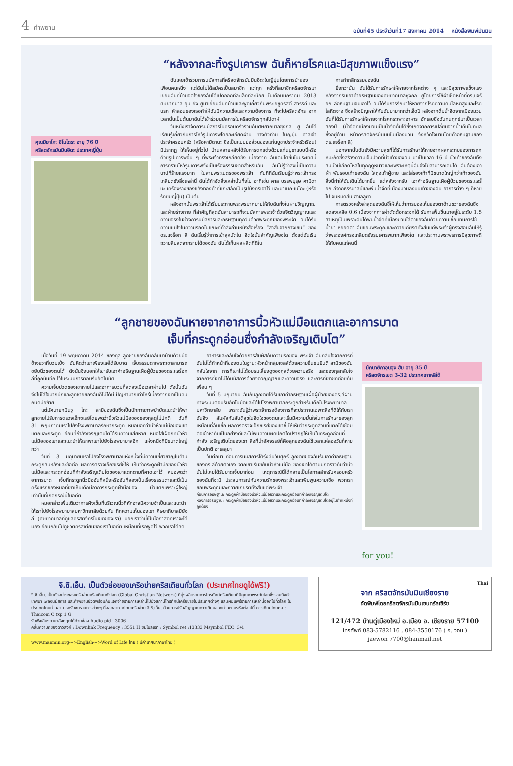4 คำพยาน
ฉบับที่45 ประจำวันที่17 สิงหาคม 2014 หนังสือพิมพ์มันมิน
“หลังจากละทิ้งรูปเคารพ ฉันก็หายโรคและมีสุขภาพแข็งแรง”
คุณมิยาโกะ ชิโมไดระ อายุ 76 ปี
คริสตจักรมันมินอิดะ ประเทศญี่ปุ่น
ฉันเคยเข้าร่วมการนมัสการที่คริสตจักรมันมินอิดะในญี่ปุ่นโดยการนำของเพื่อนคนหนึ่ง แต่ฉันไม่ได้สมัครเป็นสมาชิก แต่ทุก ครั้งที่สมาชิกคริสตจักรมาเยี่ยมฉันที่บ้านจิตใจของฉันได้เปิดออกทีละเล็กทีละน้อย ในเดือนมกราคม 2013 ศิษยาภิบาล อุน ยัง ยูมาเยี่ยมฉันที่บ้านและพูดเกี่ยวกับพระเยซูคริสต์ สวรรค์ และนรก คำสอนของเธอทำให้ฉันมีความเชื่อและความต้องการ ที่จะไปคริสตจักร จากเวลานั้นเป็นต้นมาฉันได้เข้าร่วมนมัสการในคริสตจักรทุกสัปดาห์
วันหนึ่งเราจัดการนมัสการในครอบครัวร่วมกับศิษยาภิบาลซุงกิล ยู ฉันได้เรียนรู้เกี่ยวกับการไหว้รูปเคารพโดยละเอียดผ่าน ทางตัวท่าน ในญี่ปุ่น ศาลเจ้าประจำครอบครัว (หรือคามิดานะ ซึ่งเป็นแบบย่อส่วนของแท่นบูชาประจำครัวเรือน) มีปรากฏ ให้เห็นอยู่ทั่วไป บ้านหลายหลังได้รับการตกแต่งด้วยแท่นบูชาแบบนี้หรือด้วยรูปเคารพอื่น ๆ ที่พระเจ้าทรงเกลียดชัง เนื่องจาก ฉันเติบโตขึ้นในประเทศนี้ การกราบไหว้รูปเคารพจึงเป็นเรื่องธรรมชาติสำหรับฉัน ฉันไม่รู้ว่าสิ่งนี้เป็นความบาปที่ร้ายแรงมาก ในสายพระเนตรของพระเจ้า ทันทีที่ฉันเรียนรู้ว่าพระเจ้าทรงเกลียดชังสิ่งเหล่านี้ ฉันได้กำจัดสิ่งเหล่านั้นทิ้งไป อาทิเช่น ศาล บรรพบุรุษ คามิดานะ เครื่องรางของขลังทองคำที่แกะสลักเป็นรูปมังกรเอาไว้ และมาเนกิ-เนโกะ (หรือรักยมญี่ปุ่น) เป็นต้น
หลังจากนั้นพระเจ้าได้เริ่มประทานพระพรมากมายให้กับฉันทั้งในฝ่ายวิญญาณและฝ่ายร่างกาย ที่สำคัญที่สุดฉันสามารถที่จะนมัสการพระเจ้าด้วยจิตวิญญาณและความจริงในช่วงการนมัสการและอธิษฐานทุกวันด้วยพระคุณของพระเจ้า ฉันได้รับ ความแน่ใจในความรอดในขณะที่กำลังอ่านหนังสือเรื่อง “สาส์นจากกางเขน” ของ ดร.แจร็อก ลี ฉันเริ่มรู้ว่าการเข้าสุหนัตใน จิตใจนั้นสำคัญเพียงใด ตั้งแต่ฉันเริ่มถวายสิบลดจากรายได้ของฉัน ฉันได้เก็บผลผลิตที่ดีใน
การทำกสิกรรมของฉัน
ยิ่งกว่านั้น ฉันได้รับการรักษาให้หายจากโรคต่าง ๆ และมีสุขภาพแข็งแรง หลังจากรับเอาคำอธิษฐานของศิษยาภิบาลซุงกิล ยูโดยการใช้ผ้าเช็ดหน้าที่ดร.แจร็อก ลีอธิษฐานเจิมเอาไว้ ฉันได้รับการรักษาให้หายจากโรคความดันโลหิตสูงและโรคโลหิตจาง ซึ่งสร้างปัญหาให้กับฉันมามากกว่าเจ็ดปี หลังจากดื่มน้ำจืดจากเมืองมวนฉันก็ได้รับการรักษาให้หายจากโรคกระเพาะอาหาร อักเสบซึ่งฉันทนทุกข์มาเป็นเวลาสองปี (น้ำจืดที่เมืองมวนเป็นน้ำจืดดื่มได้ซึ่งเกิดจากการเปลี่ยนจากน้ำเค็มในทะเลซึ่งอยู่ด้าน หน้าคริสตจักรมันมินในเมืองมวน จังหวัดโจนามโดยคำอธิษฐานของดร.แจร็อก ลี)
นอกจากนั้นฉันยังมีความสุขที่ได้รับการรักษาให้หายจากผลกระทบของการถูกหิมะกัดซึ่งสร้างความเจ็บปวดที่นิ้วเท้าของฉัน มาเป็นเวลา 16 ปี นิ้วเท้าของฉันทั้งสิบนิ้วมีเลือดไหลในทุกฤดูหนาวและเพราะเหตุนี้ฉันจึงไม่สามารถเดินได้ ฉันต้องเอาผ้า พันรอบเท้าของฉัน ใส่ถุงเท้าผู้ชาย และใส่รองเท้าที่มีขนาดใหญ่กว่าเท้าของฉัน สิ่งนี้ทำให้ฉันเดินได้ยากขึ้น แต่หลังจากรับ เอาคำอธิษฐานเผื่อผู้ป่วยของดร.แจร็อก ลีจากธรรมาสน์และพ่นน้ำจืดที่เมืองมวนลงบนเท้าของฉัน อาการต่าง ๆ ก็หายไป จนหมดสิ้น ฮาเลลูยา
การตรวจครั้งล่าสุดของฉันชี้ให้เห็นว่าการมองเห็นของตาด้านขวาของฉันซึ่งลดลงเหลือ 0.6 เนื่องจากการผ่าตัดต้อกระจกได้ รับการฟื้นขึ้นมาอยู่ในระดับ 1.5 สาเหตุเป็นเพราะฉันได้พ่นน้ำจืดที่เมืองมวนใส่ตาของฉันด้วยความเชื่อแทนการใช้น้ำยา หยอดตา ฉันขอบพระคุณและถวายเกียรติทั้งสิ้นแด่พระเจ้าผู้ทรงสอนฉันให้รู้ว่าพระองค์ทรงเกลียดชังรูปเคารพมากเพียงใด และประทานพระพรการมีสุขภาพดีให้กับคนแก่คนนี้
“ลูกชายของฉันหายจากอาการนิ้วหัวแม่มือแตกและอาการบาด
เจ็บที่กระดูกอ่อนซึ่งกำลังเจริญเติบโต”
เมื่อวันที่ 19 พฤษภาคม 2014 ซองกุล ลูกชายของฉันกลับมาบ้านด้วยมือข้างขวาที่บวมเป่ง ฉันคิดว่าเขาเพียงแค่ได้รับบาด เจ็บธรรมดาเพราะเขาสามารถขยับนิ้วของตนได้ ดังนั้นจึงบอกให้เขารับเอาคำอธิษฐานเผื่อผู้ป่วยของดร.แจร็อก ลีที่ถูกบันทึก ไว้ในระบบการตอบรับอัตโนมัติ
ความเจ็บปวดของเขาหายไปและอาการบวมก็ลดลงเมื่อเวลาผ่านไป ดังนั้นฉันจึงไม่ใส่ใจมากนักและลูกชายของฉันก็ไม่ได้มี ปัญหามากเท่าไหร่เนื่องจากเขาเป็นคนถนัดมือซ้าย
แต่มัคนายกมินวู โกะ สามีของฉันซึ่งเป็นนักกายภาพบำบัดแนะนำให้พาลูกชายไปรับการตรวจเอ็กซเรย์โดยพูดว่านิ้วหัวแม่มือของซองกุลดูไม่ปกติ วันที่ 31 พฤษภาคมเราไปยังโรงพยาบาลรักษากระดูก หมอบอกว่านิ้วหัวแม่มือของเขาแตกและกระดูก อ่อนที่กำลังเจริญเติบโตได้รับความเสียหาย หมอใส่เฝือกที่นิ้วหัวแม่มือของเขาและแนะนำให้เราพาเขาไปยังโรงพยาบาลอีก แห่งหนึ่งที่มีขนาดใหญ่กว่า
วันที่ 3 มิถุนายนเราไปยังโรงพยาบาลแห่งหนึ่งที่มีความเชี่ยวชาญในด้านกระดูกสันหลังและข้อต่อ ผลการตรวจเอ็กซเรย์ชี้ให้ เห็นว่ากระดูกฝ่ามือของนิ้วหัวแม่มือและกระดูกอ่อนที่กำลังเจริญเติบโตของเขาแตกตามที่คาดเอาไว้ หมอพูดว่าอาการบาด เจ็บที่กระดูกนิ้วมืออันที่หนึ่งหรืออันที่สองเป็นเรื่องธรรมดาและนี่เป็นครั้งแรกของหมอที่เขาเห็นเด็กมีอาการกระดูกฝ่ามือของ นิ้วแตกเพราะผู้ใหญ่เท่านั้นที่เกิดกรณีนี้ในอดีต
หมอกล่าวเพิ่มเติมว่าการฝังเข็มที่บริเวณนิ้วที่หักอาจมีความจำเป็นและแนะนำให้เราไปยังโรงพยาบาลมหาวิทยาลัยด้วยกัน ทีกความเห็นของเขา ศิษยาภิบาลมิยัง ลี (ศิษยาภิบาลที่ดูแลคริสตจักรในเขตของเรา) บอกเราว่านี่เป็นโอกาสดีที่เราจะได้มอง ย้อนกลับไปดูชีวิตคริสเตียนของเราในอดีต เหมือนที่เธอพูดไว้ พวกเราได้ลด
อาหารและกลับใจด้วยการสัมผัสกับความรักของ พระเจ้า ฉันกลับใจจากการที่ฉันไม่ได้ทำหน้าที่ของตนในฐานะหัวหน้ากลุ่มเซลล์ด้วยความชื่นชมยินดี สามีของฉันกลับใจจาก การที่เขาไม่ได้อบรมเลี้ยงดูซองกุลด้วยความจริง และซองกุลกลับใจจากการที่เขาไม่ได้นมัสการด้วยจิตวิญญาณและความจริง และการที่เขาชกต่อยกับเพื่อน ๆ
วันที่ 5 มิถุนายน ฉันกับลูกชายได้รับเอาคำอธิษฐานเผื่อผู้ป่วยของดร.ลีผ่านทางระบบตอบรับอัตโนมัติและได้ไปโรงพยาบาลกระดูกสำหรับเด็กในโรงพยาบาลมหาวิทยาลัย เพราะฉันรู้ว่าพระเจ้าทรงต้องการที่จะประทานเฉพาะสิ่งที่ดีให้กับเรา ฉันจึง สัมผัสกับสันติสุขในจิตใจของตนและเริ่มมีความมั่นใจในการรักษาของลูกเหมือนที่ฉันเชื่อ ผลการตรวจเอ็กซเรย์ของเขาชี้ ให้เห็นว่ากระดูกส่วนที่แตกได้เชื่อมต่อเข้าหากันเป็นอย่างดีและไม่พบความผิดปกติใดปรากฏให้เห็นในกระดูกอ่อนที่กำลัง เจริญเติบโตของเขา สิ่งที่น่าอัศจรรย์ก็คือลูกของฉันใช้เวลาแค่สองวันก็หายเป็นปกติ ฮาเลลูยา
วันต่อมา ก่อนการนมัสการโต้รุ่งคืนวันศุกร์ ลูกชายของฉันรับเอาคำอธิษฐานของดร.ลีด้วยตัวเอง จากเขาเริ่มขยับนิ้วหัวแม่มือ ของเขาได้ตามปกติราวกับว่านิ้วนั้นไม่เคยได้รับบาดเจ็บมาก่อน เหตุการณ์นี้ได้กลายเป็นโอกาสสำหรับครอบครัวของฉันที่จะมี ประสบการณ์กับความรักของพระเจ้าและเพิ่มพูนความเชื่อ พวกเราขอบพระคุณและถวายเกียรติทั้งสิ้นแด่พระเจ้า
ก่อนการอธิษฐาน: กระดูกฝ่ามือของนิ้วหัวแม่มือขวาและกระดูกอ่อนที่กำลังเจริญเติบโต
หลังการอธิษฐาน: กระดูกฝ่ามือของนิ้วหัวแม่มือขวาและกระดูกอ่อนที่กำลังเจริญเติบโตอยู่ในตำแหน่งที่ถูกต้อง
มัคนายิกาอุนจุง ฮัม อายุ 35 ปี
คริสตจักรเขต 3-32 ประเทศเกาหลีใต้
for you!
จี.ซี.เอ็น. เป็นตัวย่อของเครือข่ายคริสเตียนทั่วโลก (ประเทศไทยดูได้ฟรี!)
จี.ซี.เอ็น. เป็นตัวอย่างของเครือข่ายคริสเตียนทั่วโลก (Global Christian Network) ที่มุ่งผลิตรายการโทรทัศน์คริสเตียนที่มีคุณภาพระดับโลกซึ่งรวมถึงคำเทศนา เพลงนมัสการ และคำพยานชีวิตพร้อมกับแจกจ่ายรายการเหล่านี้ไปยังสถานีโทรทัศน์เครือข่ายในประเทศต่างๆ และเผยแพร่รายการเหล่านี้ออกไปทั่วโลก ในประเทศไทยท่านสามารถรับชมรายการต่างๆ ที่ออกอากาศโดยเครือข่าย จี.ซี.เอ็น. ด้วยการปรับสัญญาณดาวเทียมของท่านตามรหัสต่อไปนี้ ดาวเทียมไทยคม : Thaicom C txp 1 G
รับฟังเสียงภาษาอังกฤษได้ด้วยช่อง Audio pid : 3006
คลื่นความถี่ของดาวลิงค์ : Downlink Frequency : 3551 H ซิมโบลเรท : Symbol ret :13333 Msymbol FEC: 3/4
www.manmin.org--->English--->Word of Life ไทย ( มีคำเทศนาภาษาไทย )
Thai
จาก คริสตจักรมันมินเชียงราย
จัดพิมพ์โดยคริสตจักรมันมินเซนทรัลเซิร์ช
121/472 บ้านดู่เมืองใหม่ อ.เมือง จ. เชียงราย 57100
โทรศัพท์ 083-5782116 , 084-3550176 ( อ. วอน )
jaewon 7700@hanmail.net